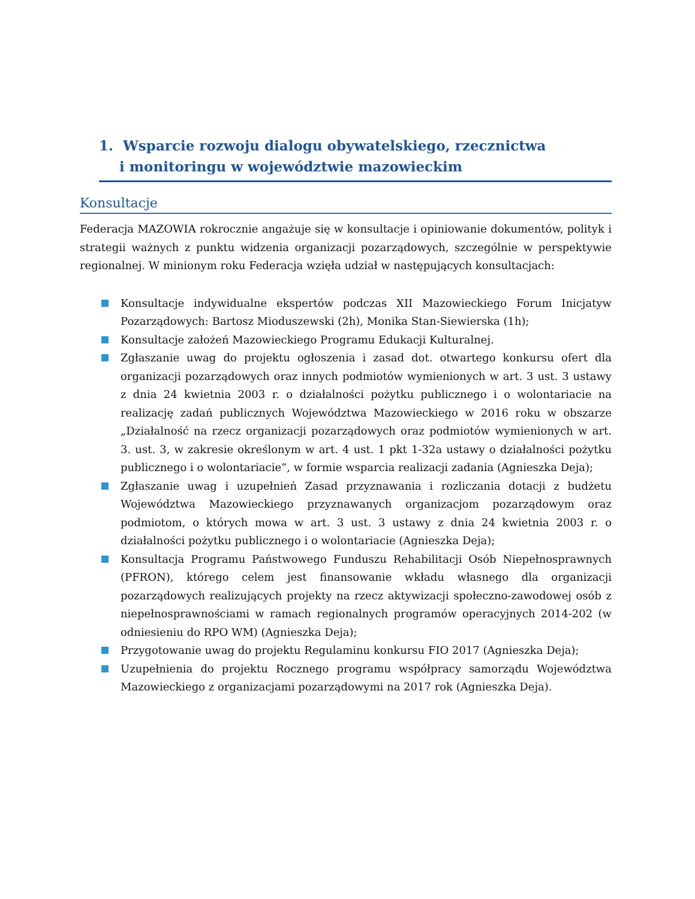1. Wsparcie rozwoju dialogu obywatelskiego, rzecznictwa
i monitoringu w województwie mazowieckim
Konsultacje
Federacja MAZOWIA rokrocznie angażuje się w konsultacje i opiniowanie dokumentów, polityk i strategii ważnych z punktu widzenia organizacji pozarządowych, szczególnie w perspektywie regionalnej. W minionym roku Federacja wzięła udział w następujących konsultacjach:
Konsultacje indywidualne ekspertów podczas XII Mazowieckiego Forum Inicjatyw Pozarządowych: Bartosz Mioduszewski (2h), Monika Stan-Siewierska (1h);
Konsultacje założeń Mazowieckiego Programu Edukacji Kulturalnej.
Zgłaszanie uwag do projektu ogłoszenia i zasad dot. otwartego konkursu ofert dla organizacji pozarządowych oraz innych podmiotów wymienionych w art. 3 ust. 3 ustawy z dnia 24 kwietnia 2003 r. o działalności pożytku publicznego i o wolontariacie na realizację zadań publicznych Województwa Mazowieckiego w 2016 roku w obszarze „Działalność na rzecz organizacji pozarządowych oraz podmiotów wymienionych w art. 3. ust. 3, w zakresie określonym w art. 4 ust. 1 pkt 1-32a ustawy o działalności pożytku publicznego i o wolontariacie”, w formie wsparcia realizacji zadania (Agnieszka Deja);
Zgłaszanie uwag i uzupełnień Zasad przyznawania i rozliczania dotacji z budżetu Województwa Mazowieckiego przyznawanych organizacjom pozarządowym oraz podmiotom, o których mowa w art. 3 ust. 3 ustawy z dnia 24 kwietnia 2003 r. o działalności pożytku publicznego i o wolontariacie (Agnieszka Deja);
Konsultacja Programu Państwowego Funduszu Rehabilitacji Osób Niepełnosprawnych (PFRON), którego celem jest finansowanie wkładu własnego dla organizacji pozarządowych realizujących projekty na rzecz aktywizacji społeczno-zawodowej osób z niepełnosprawnościami w ramach regionalnych programów operacyjnych 2014-202 (w odniesieniu do RPO WM) (Agnieszka Deja);
Przygotowanie uwag do projektu Regulaminu konkursu FIO 2017 (Agnieszka Deja);
Uzupełnienia do projektu Rocznego programu współpracy samorządu Województwa Mazowieckiego z organizacjami pozarządowymi na 2017 rok (Agnieszka Deja).